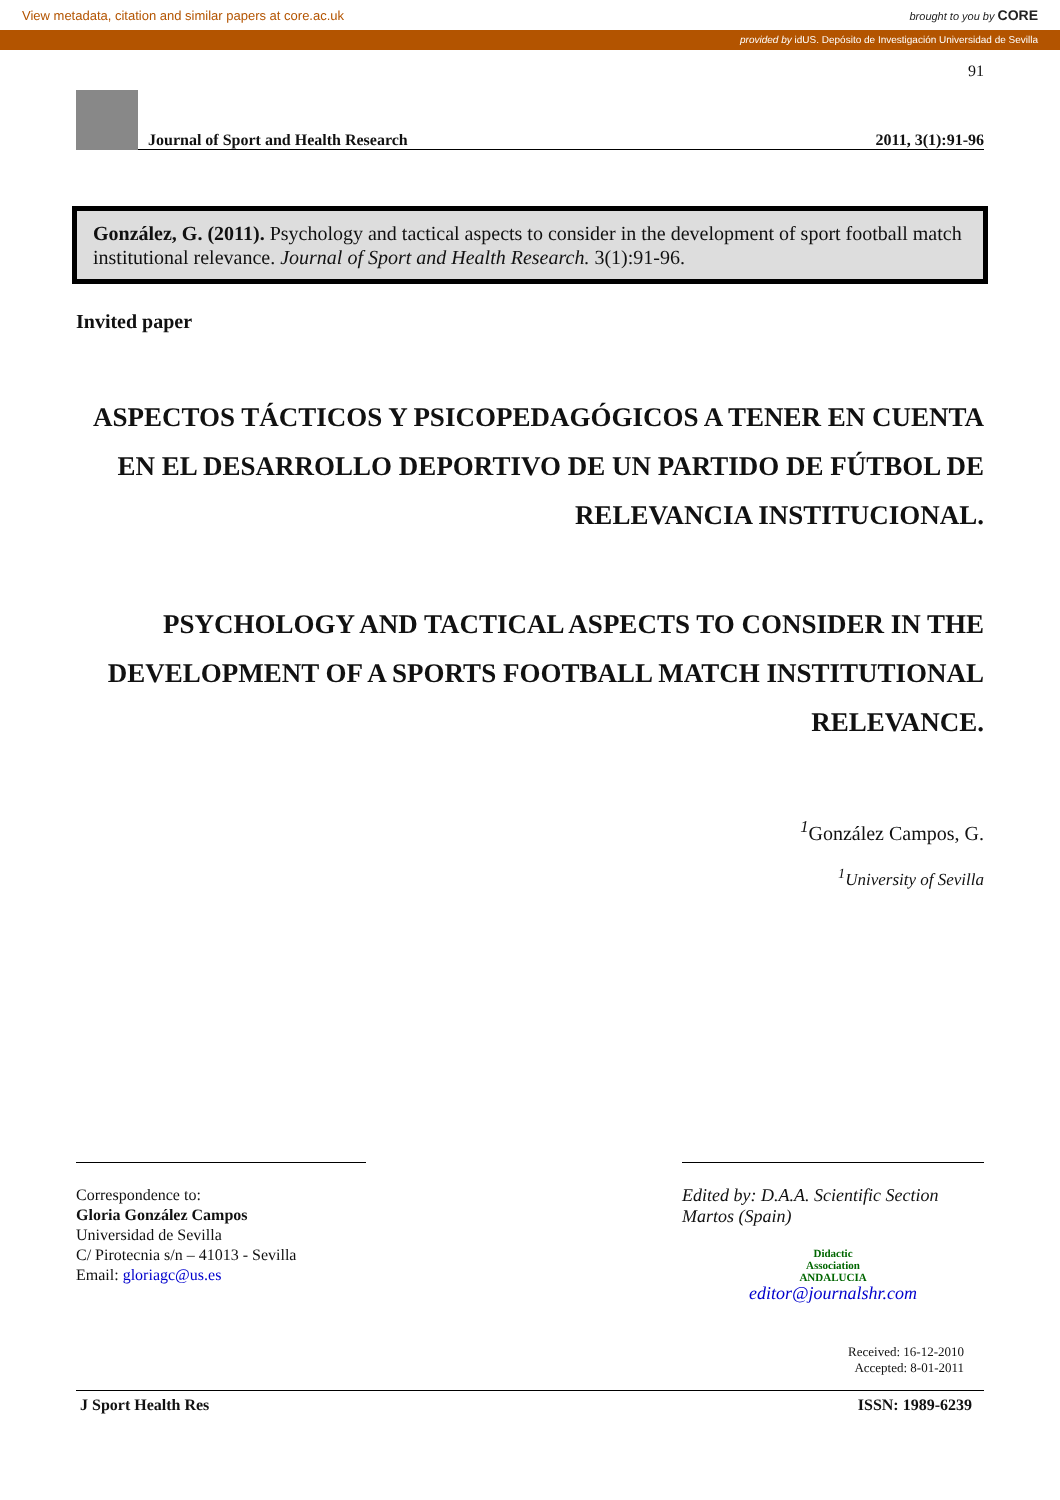View metadata, citation and similar papers at core.ac.uk brought to you by CORE
provided by idUS. Depósito de Investigación Universidad de Sevilla
91
Journal of Sport and Health Research 2011, 3(1):91-96
González, G. (2011). Psychology and tactical aspects to consider in the development of sport football match institutional relevance. Journal of Sport and Health Research. 3(1):91-96.
Invited paper
ASPECTOS TÁCTICOS Y PSICOPEDAGÓGICOS A TENER EN CUENTA EN EL DESARROLLO DEPORTIVO DE UN PARTIDO DE FÚTBOL DE RELEVANCIA INSTITUCIONAL.
PSYCHOLOGY AND TACTICAL ASPECTS TO CONSIDER IN THE DEVELOPMENT OF A SPORTS FOOTBALL MATCH INSTITUTIONAL RELEVANCE.
<sup>1</sup> González Campos, G.
<sup>1</sup> University of Sevilla
Correspondence to:
Gloria González Campos
Universidad de Sevilla
C/ Pirotecnia s/n – 41013 - Sevilla
Email: gloriagc@us.es
Edited by: D.A.A. Scientific Section
Martos (Spain)
Didactic
Association
ANDALUCIA
editor@journalshr.com
Received: 16-12-2010
Accepted: 8-01-2011
J Sport Health Res ISSN: 1989-6239